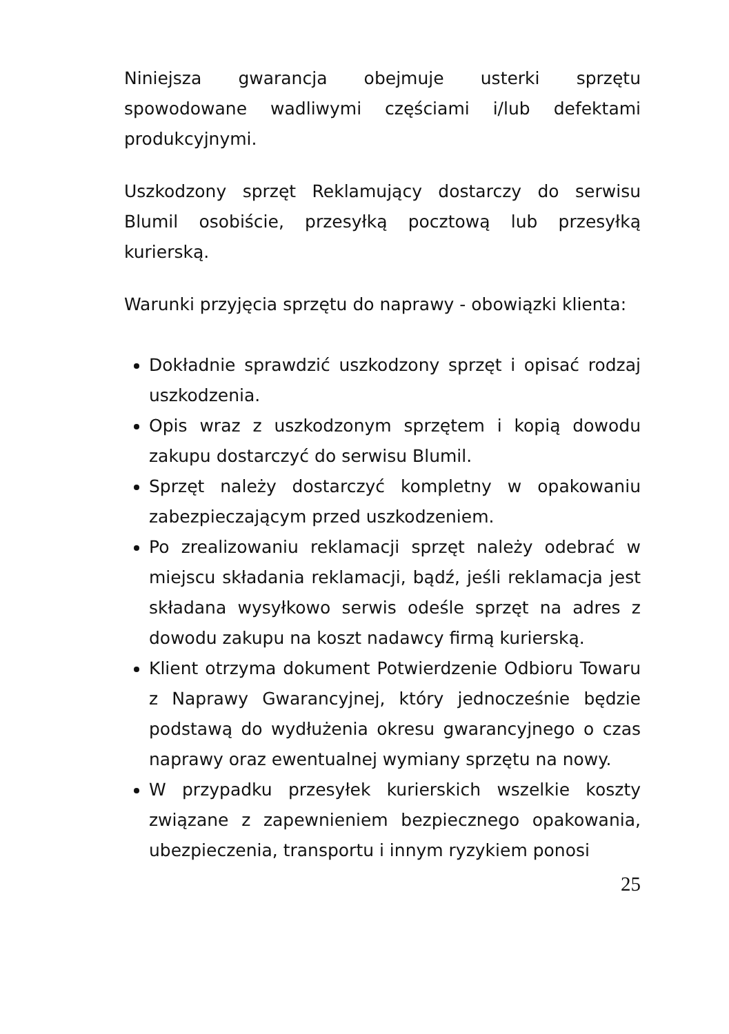Niniejsza gwarancja obejmuje usterki sprzętu spowodowane wadliwymi częściami i/lub defektami produkcyjnymi.
Uszkodzony sprzęt Reklamujący dostarczy do serwisu Blumil osobiście, przesyłką pocztową lub przesyłką kurierską.
Warunki przyjęcia sprzętu do naprawy - obowiązki klienta:
Dokładnie sprawdzić uszkodzony sprzęt i opisać rodzaj uszkodzenia.
Opis wraz z uszkodzonym sprzętem i kopią dowodu zakupu dostarczyć do serwisu Blumil.
Sprzęt należy dostarczyć kompletny w opakowaniu zabezpieczającym przed uszkodzeniem.
Po zrealizowaniu reklamacji sprzęt należy odebrać w miejscu składania reklamacji, bądź, jeśli reklamacja jest składana wysyłkowo serwis odeśle sprzęt na adres z dowodu zakupu na koszt nadawcy firmą kurierską.
Klient otrzyma dokument Potwierdzenie Odbioru Towaru z Naprawy Gwarancyjnej, który jednocześnie będzie podstawą do wydłużenia okresu gwarancyjnego o czas naprawy oraz ewentualnej wymiany sprzętu na nowy.
W przypadku przesyłek kurierskich wszelkie koszty związane z zapewnieniem bezpiecznego opakowania, ubezpieczenia, transportu i innym ryzykiem ponosi
25